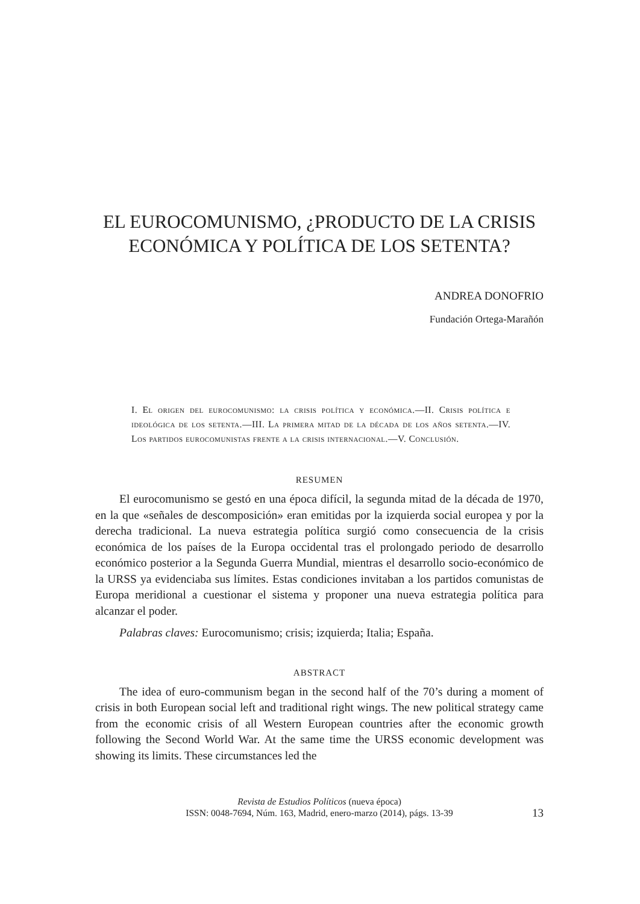EL EUROCOMUNISMO, ¿PRODUCTO DE LA CRISIS
ECONÓMICA Y POLÍTICA DE LOS SETENTA?
ANDREA DONOFRIO
Fundación Ortega-Marañón
I. El origen del eurocomunismo: la crisis política y económica.—II. Crisis política e ideológica de los setenta.—III. La primera mitad de la década de los años setenta.—IV. Los partidos eurocomunistas frente a la crisis internacional.—V. Conclusión.
RESUMEN
El eurocomunismo se gestó en una época difícil, la segunda mitad de la década de 1970, en la que «señales de descomposición» eran emitidas por la izquierda social europea y por la derecha tradicional. La nueva estrategia política surgió como consecuencia de la crisis económica de los países de la Europa occidental tras el prolongado periodo de desarrollo económico posterior a la Segunda Guerra Mundial, mientras el desarrollo socio-económico de la URSS ya evidenciaba sus límites. Estas condiciones invitaban a los partidos comunistas de Europa meridional a cuestionar el sistema y proponer una nueva estrategia política para alcanzar el poder.
Palabras claves: Eurocomunismo; crisis; izquierda; Italia; España.
ABSTRACT
The idea of euro-communism began in the second half of the 70’s during a moment of crisis in both European social left and traditional right wings. The new political strategy came from the economic crisis of all Western European countries after the economic growth following the Second World War. At the same time the URSS economic development was showing its limits. These circumstances led the
Revista de Estudios Políticos (nueva época)
ISSN: 0048-7694, Núm. 163, Madrid, enero-marzo (2014), págs. 13-39
13